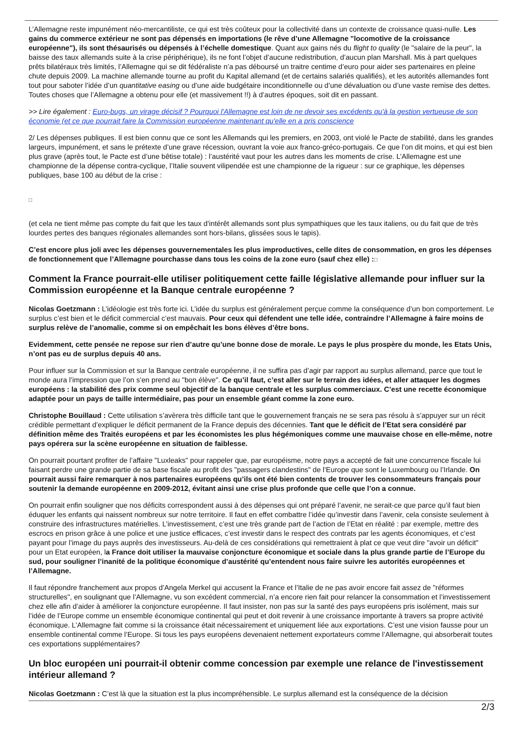L’Allemagne reste impunément néo-mercantiliste, ce qui est très coûteux pour la collectivité dans un contexte de croissance quasi-nulle. Les gains du commerce extérieur ne sont pas dépensés en importations (le rêve d’une Allemagne "locomotive de la croissance européenne"), ils sont thésaurisés ou dépensés à l’échelle domestique. Quant aux gains nés du flight to quality (le "salaire de la peur", la baisse des taux allemands suite à la crise périphérique), ils ne font l’objet d’aucune redistribution, d’aucun plan Marshall. Mis à part quelques prêts bilatéraux très limités, l’Allemagne qui se dit fédéraliste n’a pas déboursé un traitre centime d’euro pour aider ses partenaires en pleine chute depuis 2009. La machine allemande tourne au profit du Kapital allemand (et de certains salariés qualifiés), et les autorités allemandes font tout pour saboter l’idée d’un quantitative easing ou d’une aide budgétaire inconditionnelle ou d’une dévaluation ou d’une vaste remise des dettes. Toutes choses que l’Allemagne a obtenu pour elle (et massivement !!) à d’autres époques, soit dit en passant.
>> Lire également : Euro-bugs, un virage décisif ? Pourquoi l'Allemagne est loin de ne devoir ses excédents qu'à la gestion vertueuse de son économie (et ce que pourrait faire la Commission européenne maintenant qu'elle en a pris conscience
2/ Les dépenses publiques. Il est bien connu que ce sont les Allemands qui les premiers, en 2003, ont violé le Pacte de stabilité, dans les grandes largeurs, impunément, et sans le prétexte d’une grave récession, ouvrant la voie aux franco-gréco-portugais. Ce que l’on dit moins, et qui est bien plus grave (après tout, le Pacte est d’une bêtise totale) : l’austérité vaut pour les autres dans les moments de crise. L’Allemagne est une championne de la dépense contra-cyclique, l’Italie souvent vilipendée est une championne de la rigueur : sur ce graphique, les dépenses publiques, base 100 au début de la crise :
(et cela ne tient même pas compte du fait que les taux d’intérêt allemands sont plus sympathiques que les taux italiens, ou du fait que de très lourdes pertes des banques régionales allemandes sont hors-bilans, glissées sous le tapis).
C’est encore plus joli avec les dépenses gouvernementales les plus improductives, celle dites de consommation, en gros les dépenses de fonctionnement que l’Allemagne pourchasse dans tous les coins de la zone euro (sauf chez elle) :
Comment la France pourrait-elle utiliser politiquement cette faille législative allemande pour influer sur la Commission européenne et la Banque centrale européenne ?
Nicolas Goetzmann : L’idéologie est très forte ici. L’idée du surplus est généralement perçue comme la conséquence d’un bon comportement. Le surplus c’est bien et le déficit commercial c’est mauvais. Pour ceux qui défendent une telle idée, contraindre l’Allemagne à faire moins de surplus relève de l’anomalie, comme si on empêchait les bons élèves d’être bons.
Evidemment, cette pensée ne repose sur rien d’autre qu’une bonne dose de morale. Le pays le plus prospère du monde, les Etats Unis, n’ont pas eu de surplus depuis 40 ans.
Pour influer sur la Commission et sur la Banque centrale européenne, il ne suffira pas d’agir par rapport au surplus allemand, parce que tout le monde aura l’impression que l’on s’en prend au "bon élève". Ce qu’il faut, c’est aller sur le terrain des idées, et aller attaquer les dogmes européens : la stabilité des prix comme seul objectif de la banque centrale et les surplus commerciaux. C’est une recette économique adaptée pour un pays de taille intermédiaire, pas pour un ensemble géant comme la zone euro.
Christophe Bouillaud : Cette utilisation s’avèrera très difficile tant que le gouvernement français ne se sera pas résolu à s’appuyer sur un récit crédible permettant d’expliquer le déficit permanent de la France depuis des décennies. Tant que le déficit de l’Etat sera considéré par définition même des Traités européens et par les économistes les plus hégémoniques comme une mauvaise chose en elle-même, notre pays opérera sur la scène européenne en situation de faiblesse.
On pourrait pourtant profiter de l’affaire "Luxleaks" pour rappeler que, par européisme, notre pays a accepté de fait une concurrence fiscale lui faisant perdre une grande partie de sa base fiscale au profit des "passagers clandestins" de l’Europe que sont le Luxembourg ou l’Irlande. On pourrait aussi faire remarquer à nos partenaires européens qu’ils ont été bien contents de trouver les consommateurs français pour soutenir la demande européenne en 2009-2012, évitant ainsi une crise plus profonde que celle que l’on a connue.
On pourrait enfin souligner que nos déficits correspondent aussi à des dépenses qui ont préparé l’avenir, ne serait-ce que parce qu’il faut bien éduquer les enfants qui naissent nombreux sur notre territoire. Il faut en effet combattre l’idée qu’investir dans l’avenir, cela consiste seulement à construire des infrastructures matérielles. L’investissement, c’est une très grande part de l’action de l’Etat en réalité : par exemple, mettre des escrocs en prison grâce à une police et une justice efficaces, c’est investir dans le respect des contrats par les agents économiques, et c’est payant pour l’image du pays auprès des investisseurs. Au-delà de ces considérations qui remettraient à plat ce que veut dire "avoir un déficit" pour un Etat européen, la France doit utiliser la mauvaise conjoncture économique et sociale dans la plus grande partie de l’Europe du sud, pour souligner l’inanité de la politique économique d’austérité qu’entendent nous faire suivre les autorités européennes et l’Allemagne.
Il faut répondre franchement aux propos d’Angela Merkel qui accusent la France et l’Italie de ne pas avoir encore fait assez de "réformes structurelles", en soulignant que l’Allemagne, vu son excédent commercial, n’a encore rien fait pour relancer la consommation et l’investissement chez elle afin d’aider à améliorer la conjoncture européenne. Il faut insister, non pas sur la santé des pays européens pris isolément, mais sur l’idée de l’Europe comme un ensemble économique continental qui peut et doit revenir à une croissance importante à travers sa propre activité économique. L’Allemagne fait comme si la croissance était nécessairement et uniquement liée aux exportations. C’est une vision fausse pour un ensemble continental comme l’Europe. Si tous les pays européens devenaient nettement exportateurs comme l’Allemagne, qui absorberait toutes ces exportations supplémentaires?
Un bloc européen uni pourrait-il obtenir comme concession par exemple une relance de l'investissement intérieur allemand ?
Nicolas Goetzmann : C’est là que la situation est la plus incompréhensible. Le surplus allemand est la conséquence de la décision
2/3